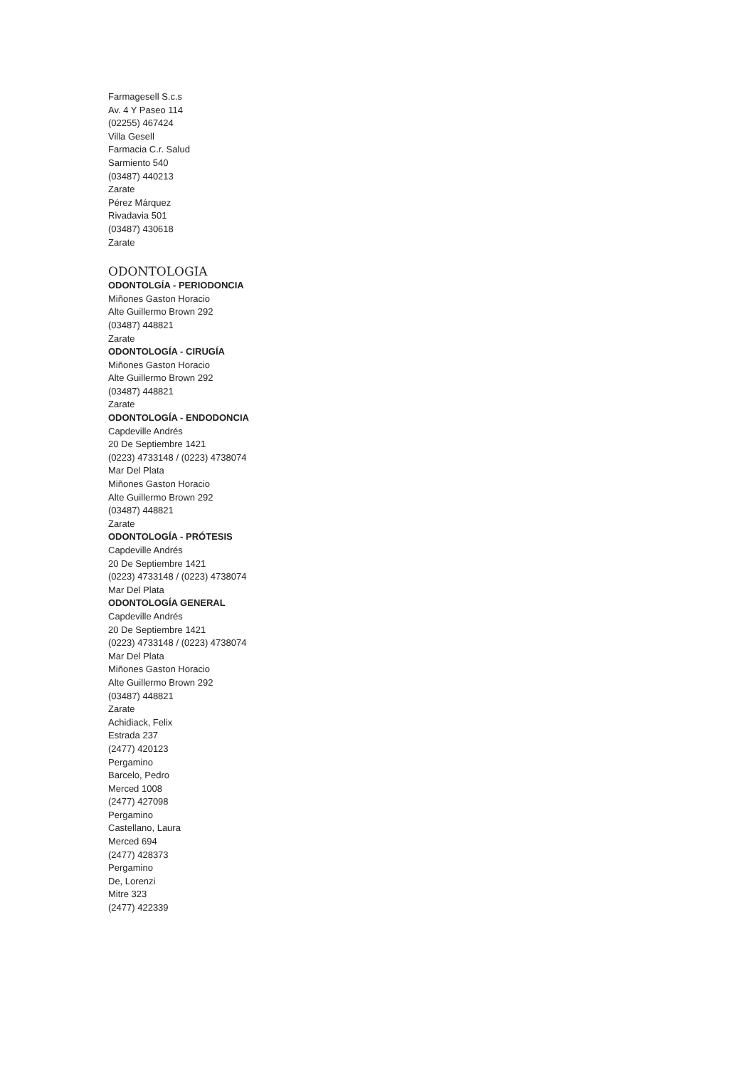Farmagesell S.c.s
Av. 4 Y Paseo 114
(02255) 467424
Villa Gesell
Farmacia C.r. Salud
Sarmiento 540
(03487) 440213
Zarate
Pérez Márquez
Rivadavia 501
(03487) 430618
Zarate
ODONTOLOGIA
ODONTOLGÍA - PERIODONCIA
Miñones Gaston Horacio
Alte Guillermo Brown 292
(03487) 448821
Zarate
ODONTOLOGÍA - CIRUGÍA
Miñones Gaston Horacio
Alte Guillermo Brown 292
(03487) 448821
Zarate
ODONTOLOGÍA - ENDODONCIA
Capdeville Andrés
20 De Septiembre 1421
(0223) 4733148 / (0223) 4738074
Mar Del Plata
Miñones Gaston Horacio
Alte Guillermo Brown 292
(03487) 448821
Zarate
ODONTOLOGÍA - PRÓTESIS
Capdeville Andrés
20 De Septiembre 1421
(0223) 4733148 / (0223) 4738074
Mar Del Plata
ODONTOLOGÍA GENERAL
Capdeville Andrés
20 De Septiembre 1421
(0223) 4733148 / (0223) 4738074
Mar Del Plata
Miñones Gaston Horacio
Alte Guillermo Brown 292
(03487) 448821
Zarate
Achidiack, Felix
Estrada 237
(2477) 420123
Pergamino
Barcelo, Pedro
Merced 1008
(2477) 427098
Pergamino
Castellano, Laura
Merced 694
(2477) 428373
Pergamino
De, Lorenzi
Mitre 323
(2477) 422339